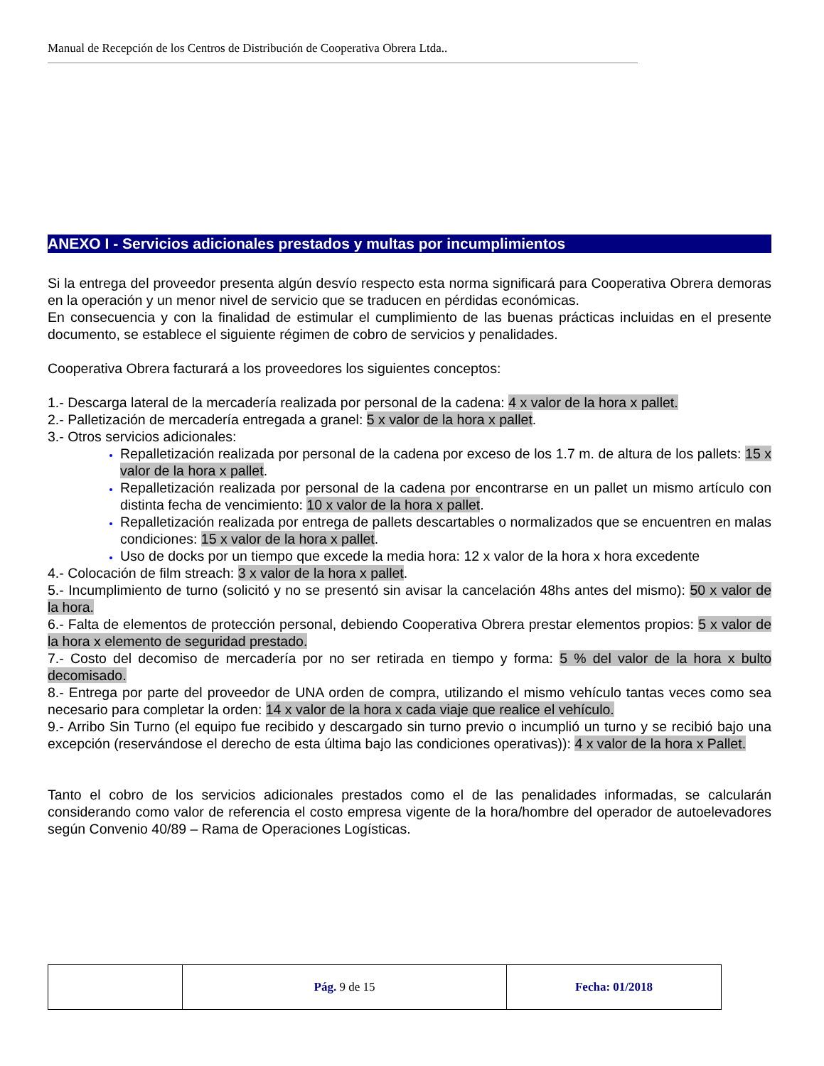Manual de Recepción de los Centros de Distribución de Cooperativa Obrera Ltda..
ANEXO I - Servicios adicionales prestados y multas por incumplimientos
Si la entrega del proveedor presenta algún desvío respecto esta norma significará para Cooperativa Obrera demoras en la operación y un menor nivel de servicio que se traducen en pérdidas económicas.
En consecuencia y con la finalidad de estimular el cumplimiento de las buenas prácticas incluidas en el presente documento, se establece el siguiente régimen de cobro de servicios y penalidades.
Cooperativa Obrera facturará a los proveedores los siguientes conceptos:
1.- Descarga lateral de la mercadería realizada por personal de la cadena: 4 x valor de la hora x pallet.
2.- Palletización de mercadería entregada a granel: 5 x valor de la hora x pallet.
3.- Otros servicios adicionales:
Repalletización realizada por personal de la cadena por exceso de los 1.7 m. de altura de los pallets: 15 x valor de la hora x pallet.
Repalletización realizada por personal de la cadena por encontrarse en un pallet un mismo artículo con distinta fecha de vencimiento: 10 x valor de la hora x pallet.
Repalletización realizada por entrega de pallets descartables o normalizados que se encuentren en malas condiciones: 15 x valor de la hora x pallet.
Uso de docks por un tiempo que excede la media hora: 12 x valor de la hora x hora excedente
4.- Colocación de film streach: 3 x valor de la hora x pallet.
5.- Incumplimiento de turno (solicitó y no se presentó sin avisar la cancelación 48hs antes del mismo): 50 x valor de la hora.
6.- Falta de elementos de protección personal, debiendo Cooperativa Obrera prestar elementos propios: 5 x valor de la hora x elemento de seguridad prestado.
7.- Costo del decomiso de mercadería por no ser retirada en tiempo y forma: 5 % del valor de la hora x bulto decomisado.
8.- Entrega por parte del proveedor de UNA orden de compra, utilizando el mismo vehículo tantas veces como sea necesario para completar la orden: 14 x valor de la hora x cada viaje que realice el vehículo.
9.- Arribo Sin Turno (el equipo fue recibido y descargado sin turno previo o incumplió un turno y se recibió bajo una excepción (reservándose el derecho de esta última bajo las condiciones operativas)): 4 x valor de la hora x Pallet.
Tanto el cobro de los servicios adicionales prestados como el de las penalidades informadas, se calcularán considerando como valor de referencia el costo empresa vigente de la hora/hombre del operador de autoelevadores según Convenio 40/89 – Rama de Operaciones Logísticas.
| | Pág. 9 de 15 | Fecha: 01/2018 |